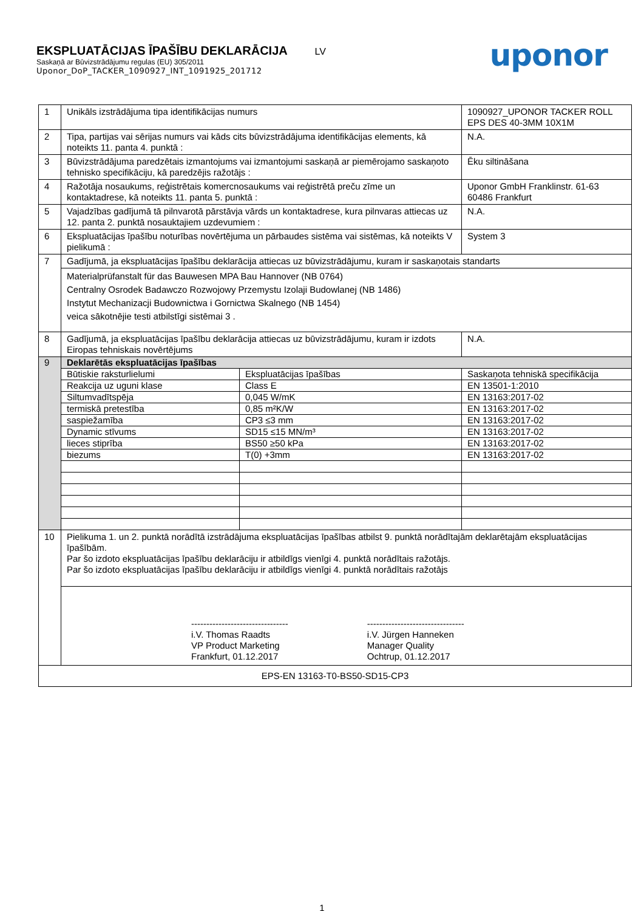EKSPLUATĀCIJAS ĪPAŠĪBU DEKLARĀCIJA LV
Saskaņā ar Būvizstrādājumu regulas (EU) 305/2011
Uponor_DoP_TACKER_1090927_INT_1091925_201712
uponor
| 1 | Unikāls izstrādājuma tipa identifikācijas numurs | | 1090927_UPONOR TACKER ROLL EPS DES 40-3MM 10X1M | |
| 2 | Tipa, partijas vai sērijas numurs vai kāds cits būvizstrādājuma identifikācijas elements, kā noteikts 11. panta 4. punktā : | | N.A. | |
| 3 | Būvizstrādājuma paredzētais izmantojums vai izmantojumi saskaņā ar piemērojamo saskaņoto tehnisko specifikāciju, kā paredzējis ražotājs : | | Ēku siltināšana | |
| 4 | Ražotāja nosaukums, reģistrētais komercnosaukums vai reģistrētā preču zīme un kontaktadrese, kā noteikts 11. panta 5. punktā : | | Uponor GmbH Franklinstr. 61-63 60486 Frankfurt | |
| 5 | Vajadzības gadījumā tā pilnvarotā pārstāvja vārds un kontaktadrese, kura pilnvaras attiecas uz 12. panta 2. punktā nosauktajiem uzdevumiem : | | N.A. | |
| 6 | Ekspluatācijas īpašību noturības novērtējuma un pārbaudes sistēma vai sistēmas, kā noteikts V pielikumā : | | System 3 | |
| 7 | Gadījumā, ja ekspluatācijas īpašību deklarācija attiecas uz būvizstrādājumu, kuram ir saskaņotais standarts | | | |
| | Materialprüfanstalt für das Bauwesen MPA Bau Hannover (NB 0764) Centralny Osrodek Badawczo Rozwojowy Przemystu Izolaji Budowlanej (NB 1486) Instytut Mechanizacji Budownictwa i Gornictwa Skalnego (NB 1454) veica sākotnējie testi atbilstīgi sistēmai 3 . | | | |
| 8 | Gadījumā, ja ekspluatācijas īpašību deklarācija attiecas uz būvizstrādājumu, kuram ir izdots Eiropas tehniskais novērtējums | | | N.A. |
| 9 | Deklarētās ekspluatācijas īpašības | | | |
| | Būtiskie raksturlielumi | Ekspluatācijas īpašības | | Saskaņota tehniskā specifikācija |
| | Reakcija uz uguni klase | Class E | | EN 13501-1:2010 |
| | Siltumvadītspēja | 0,045 W/mK | | EN 13163:2017-02 |
| | termiskā pretestība | 0,85 m²K/W | | EN 13163:2017-02 |
| | saspiežamība | CP3 ≤3 mm | | EN 13163:2017-02 |
| | Dynamic stīvums | SD15 ≤15 MN/m³ | | EN 13163:2017-02 |
| | lieces stiprība | BS50 ≥50 kPa | | EN 13163:2017-02 |
| | biezums | T(0) +3mm | | EN 13163:2017-02 |
| 10 | Pielikuma 1. un 2. punktā norādītā izstrādājuma ekspluatācijas īpašības atbilst 9. punktā norādītajām deklarētajām ekspluatācijas īpašībām. Par šo izdoto ekspluatācijas īpašību deklarāciju ir atbildīgs vienīgi 4. punktā norādītais ražotājs. Par šo izdoto ekspluatācijas īpašību deklarāciju ir atbildīgs vienīgi 4. punktā norādītais ražotājs | | | |
| | -------------------------------- i.V. Thomas Raadts VP Product Marketing Frankfurt, 01.12.2017 -------------------------------- i.V. Jürgen Hanneken Manager Quality Ochtrup, 01.12.2017 | | | |
| EPS-EN 13163-T0-BS50-SD15-CP3 | | | | |
1